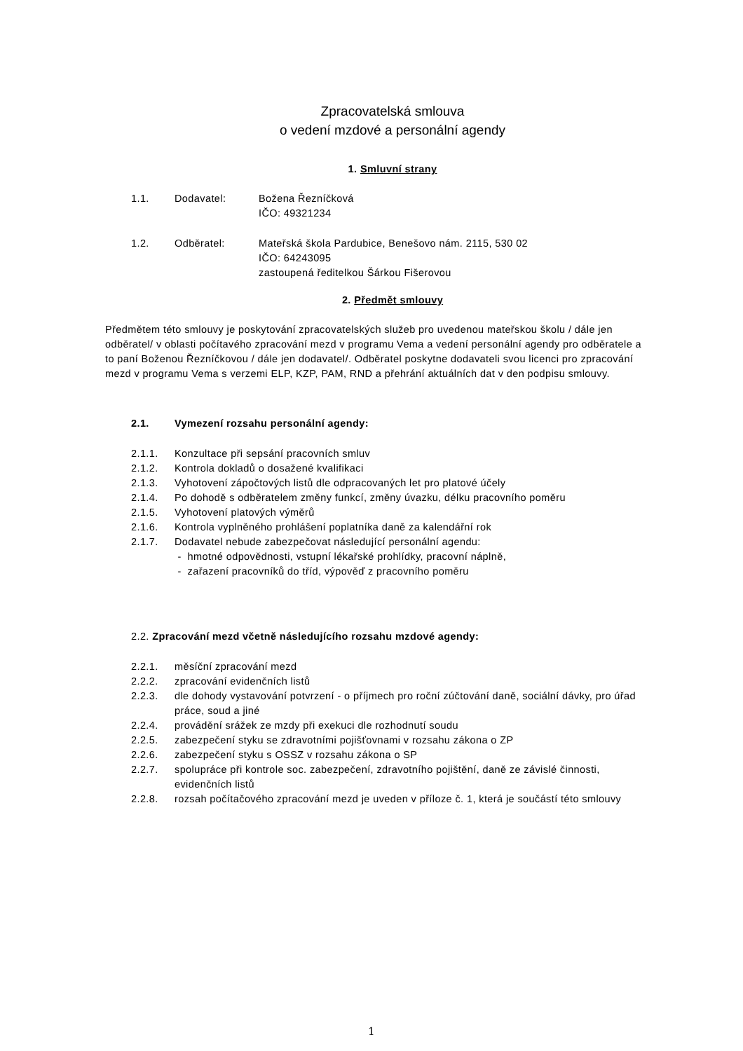Zpracovatelská smlouva
o vedení mzdové a personální agendy
1. Smluvní strany
1.1. Dodavatel: Božena Řezníčková
IČO: 49321234
1.2. Odběratel: Mateřská škola Pardubice, Benešovo nám. 2115, 530 02
IČO: 64243095
zastoupená ředitelkou Šárkou Fišerovou
2. Předmět smlouvy
Předmětem této smlouvy je poskytování zpracovatelských služeb pro uvedenou mateřskou školu / dále jen odběratel/ v oblasti počítavého zpracování mezd v programu Vema a vedení personální agendy pro odběratele a to paní Boženou Řezníčkovou / dále jen dodavatel/. Odběratel poskytne dodavateli svou licenci pro zpracování mezd v programu Vema s verzemi ELP, KZP, PAM, RND a přehrání aktuálních dat v den podpisu smlouvy.
2.1. Vymezení rozsahu personální agendy:
2.1.1. Konzultace při sepsání pracovních smluv
2.1.2. Kontrola dokladů o dosažené kvalifikaci
2.1.3. Vyhotovení zápočtových listů dle odpracovaných let pro platové účely
2.1.4. Po dohodě s odběratelem změny funkcí, změny úvazku, délku pracovního poměru
2.1.5. Vyhotovení platových výměrů
2.1.6. Kontrola vyplněného prohlášení poplatníka daně za kalendářní rok
2.1.7. Dodavatel nebude zabezpečovat následující personální agendu:
- hmotné odpovědnosti, vstupní lékařské prohlídky, pracovní náplně,
- zařazení pracovníků do tříd, výpověď z pracovního poměru
2.2. Zpracování mezd včetně následujícího rozsahu mzdové agendy:
2.2.1. měsíční zpracování mezd
2.2.2. zpracování evidenčních listů
2.2.3. dle dohody vystavování potvrzení - o příjmech pro roční zúčtování daně, sociální dávky, pro úřad práce, soud a jiné
2.2.4. provádění srážek ze mzdy při exekuci dle rozhodnutí soudu
2.2.5. zabezpečení styku se zdravotními pojišťovnami v rozsahu zákona o ZP
2.2.6. zabezpečení styku s OSSZ v rozsahu zákona o SP
2.2.7. spolupráce při kontrole soc. zabezpečení, zdravotního pojištění, daně ze závislé činnosti, evidenčních listů
2.2.8. rozsah počítačového zpracování mezd je uveden v příloze č. 1, která je součástí této smlouvy
1